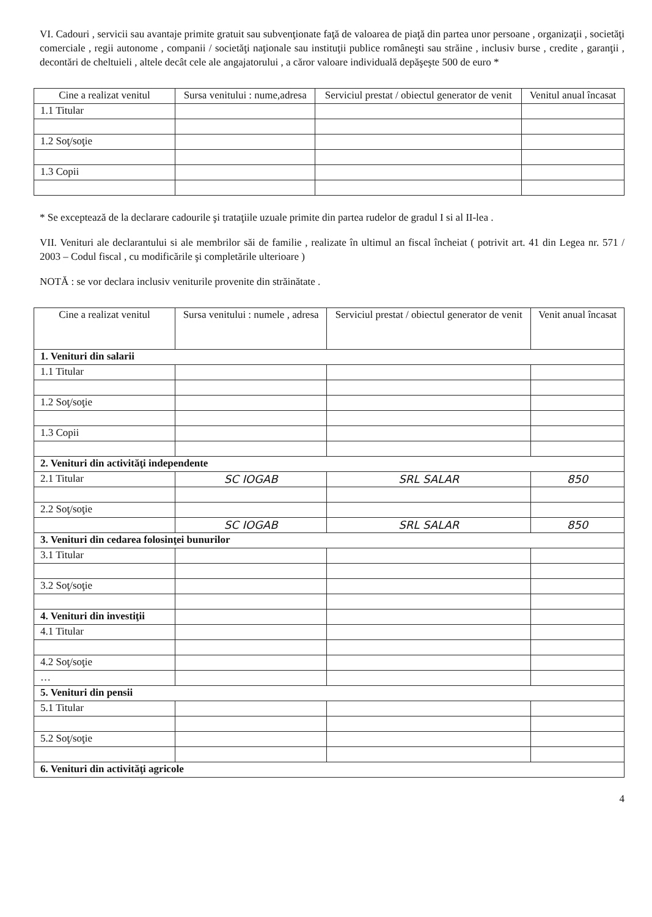VI. Cadouri , servicii sau avantaje primite gratuit sau subvenţionate faţă de valoarea de piaţă din partea unor persoane , organizaţii , societăţi comerciale , regii autonome , companii / societăţi naţionale sau instituţii publice româneşti sau străine , inclusiv burse , credite , garanţii , decontări de cheltuieli , altele decât cele ale angajatorului , a căror valoare individuală depăşeşte 500 de euro *
| Cine a realizat venitul | Sursa venitului : nume,adresa | Serviciul prestat / obiectul generator de venit | Venitul anual încasat |
| --- | --- | --- | --- |
| 1.1 Titular | | | |
| 1.2 Soţ/soţie | | | |
| 1.3 Copii | | | |
* Se exceptează de la declarare cadourile şi trataţiile uzuale primite din partea rudelor de gradul I si al II-lea .
VII. Venituri ale declarantului si ale membrilor săi de familie , realizate în ultimul an fiscal încheiat ( potrivit art. 41 din Legea nr. 571 / 2003 – Codul fiscal , cu modificările şi completările ulterioare )
NOTĂ : se vor declara inclusiv veniturile provenite din străinătate .
| Cine a realizat venitul | Sursa venitului : numele , adresa | Serviciul prestat / obiectul generator de venit | Venit anual încasat |
| --- | --- | --- | --- |
| 1. Venituri din salarii | | | |
| 1.1 Titular | | | |
| 1.2 Soţ/soţie | | | |
| 1.3 Copii | | | |
| 2. Venituri din activităţi independente | | | |
| 2.1 Titular | SC IOGAB | SRL SALAR | 850 |
| 2.2 Soţ/soţie | | | |
| | SC IOGAB | SRL SALAR | 850 |
| 3. Venituri din cedarea folosinţei bunurilor | | | |
| 3.1 Titular | | | |
| 3.2 Soţ/soţie | | | |
| 4. Venituri din investiţii | | | |
| 4.1 Titular | | | |
| 4.2 Soţ/soţie | | | |
| … | | | |
| 5. Venituri din pensii | | | |
| 5.1 Titular | | | |
| 5.2 Soţ/soţie | | | |
| 6. Venituri din activităţi agricole | | | |
4